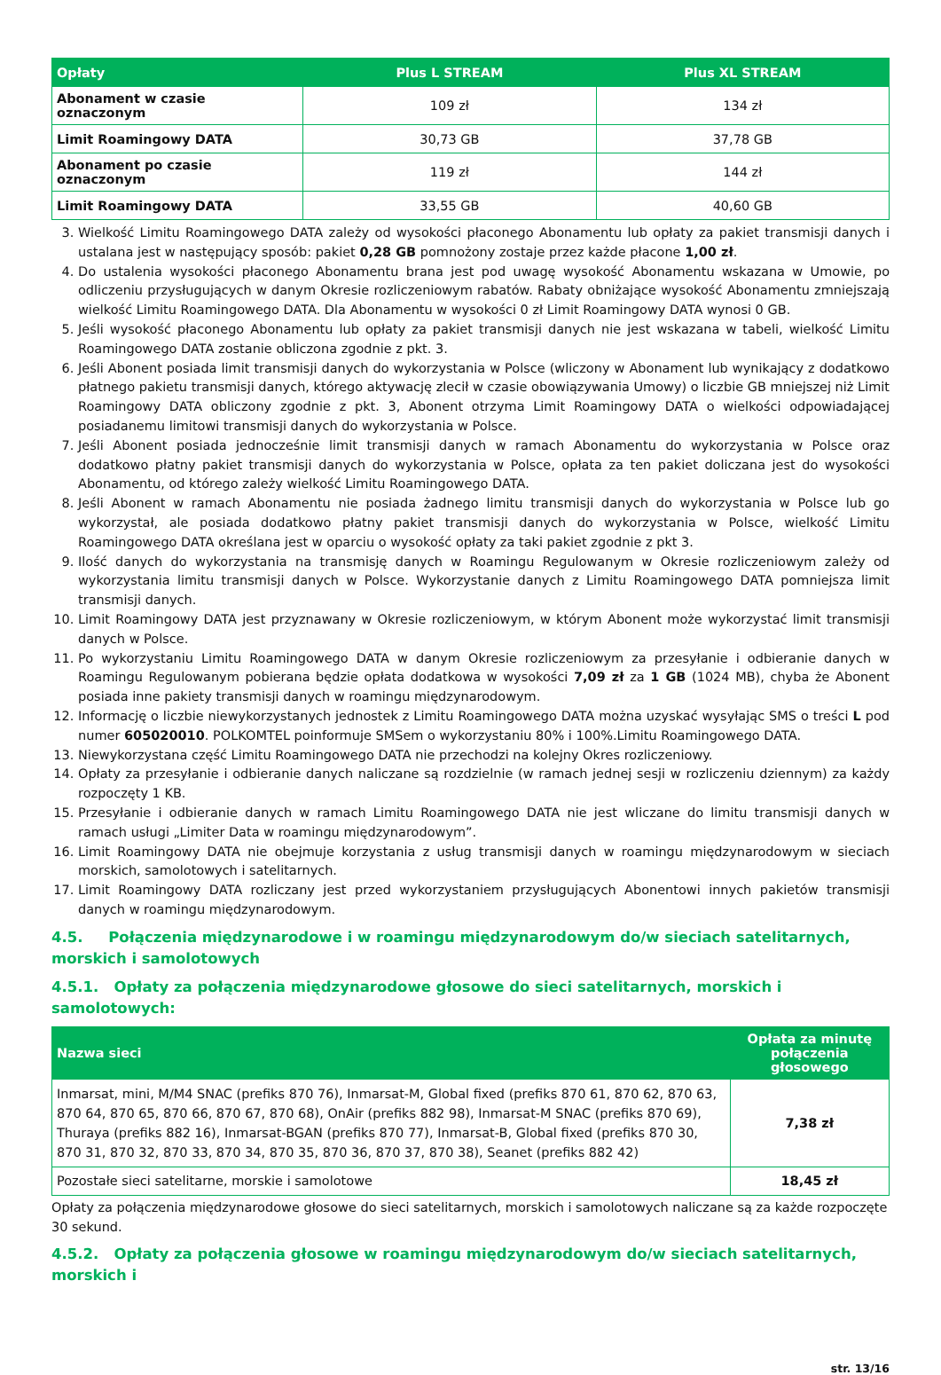| Opłaty | Plus L STREAM | Plus XL STREAM |
| --- | --- | --- |
| Abonament w czasie oznaczonym | 109 zł | 134 zł |
| Limit Roamingowy DATA | 30,73 GB | 37,78 GB |
| Abonament po czasie oznaczonym | 119 zł | 144 zł |
| Limit Roamingowy DATA | 33,55 GB | 40,60 GB |
3. Wielkość Limitu Roamingowego DATA zależy od wysokości płaconego Abonamentu lub opłaty za pakiet transmisji danych i ustalana jest w następujący sposób: pakiet 0,28 GB pomnożony zostaje przez każde płacone 1,00 zł.
4. Do ustalenia wysokości płaconego Abonamentu brana jest pod uwagę wysokość Abonamentu wskazana w Umowie, po odliczeniu przysługujących w danym Okresie rozliczeniowym rabatów. Rabaty obniżające wysokość Abonamentu zmniejszają wielkość Limitu Roamingowego DATA. Dla Abonamentu w wysokości 0 zł Limit Roamingowy DATA wynosi 0 GB.
5. Jeśli wysokość płaconego Abonamentu lub opłaty za pakiet transmisji danych nie jest wskazana w tabeli, wielkość Limitu Roamingowego DATA zostanie obliczona zgodnie z pkt. 3.
6. Jeśli Abonent posiada limit transmisji danych do wykorzystania w Polsce (wliczony w Abonament lub wynikający z dodatkowo płatnego pakietu transmisji danych, którego aktywację zlecił w czasie obowiązywania Umowy) o liczbie GB mniejszej niż Limit Roamingowy DATA obliczony zgodnie z pkt. 3, Abonent otrzyma Limit Roamingowy DATA o wielkości odpowiadającej posiadanemu limitowi transmisji danych do wykorzystania w Polsce.
7. Jeśli Abonent posiada jednocześnie limit transmisji danych w ramach Abonamentu do wykorzystania w Polsce oraz dodatkowo płatny pakiet transmisji danych do wykorzystania w Polsce, opłata za ten pakiet doliczana jest do wysokości Abonamentu, od którego zależy wielkość Limitu Roamingowego DATA.
8. Jeśli Abonent w ramach Abonamentu nie posiada żadnego limitu transmisji danych do wykorzystania w Polsce lub go wykorzystał, ale posiada dodatkowo płatny pakiet transmisji danych do wykorzystania w Polsce, wielkość Limitu Roamingowego DATA określana jest w oparciu o wysokość opłaty za taki pakiet zgodnie z pkt 3.
9. Ilość danych do wykorzystania na transmisję danych w Roamingu Regulowanym w Okresie rozliczeniowym zależy od wykorzystania limitu transmisji danych w Polsce. Wykorzystanie danych z Limitu Roamingowego DATA pomniejsza limit transmisji danych.
10. Limit Roamingowy DATA jest przyznawany w Okresie rozliczeniowym, w którym Abonent może wykorzystać limit transmisji danych w Polsce.
11. Po wykorzystaniu Limitu Roamingowego DATA w danym Okresie rozliczeniowym za przesyłanie i odbieranie danych w Roamingu Regulowanym pobierana będzie opłata dodatkowa w wysokości 7,09 zł za 1 GB (1024 MB), chyba że Abonent posiada inne pakiety transmisji danych w roamingu międzynarodowym.
12. Informację o liczbie niewykorzystanych jednostek z Limitu Roamingowego DATA można uzyskać wysyłając SMS o treści L pod numer 605020010. POLKOMTEL poinformuje SMSem o wykorzystaniu 80% i 100%.Limitu Roamingowego DATA.
13. Niewykorzystana część Limitu Roamingowego DATA nie przechodzi na kolejny Okres rozliczeniowy.
14. Opłaty za przesyłanie i odbieranie danych naliczane są rozdzielnie (w ramach jednej sesji w rozliczeniu dziennym) za każdy rozpoczęty 1 KB.
15. Przesyłanie i odbieranie danych w ramach Limitu Roamingowego DATA nie jest wliczane do limitu transmisji danych w ramach usługi „Limiter Data w roamingu międzynarodowym”.
16. Limit Roamingowy DATA nie obejmuje korzystania z usług transmisji danych w roamingu międzynarodowym w sieciach morskich, samolotowych i satelitarnych.
17. Limit Roamingowy DATA rozliczany jest przed wykorzystaniem przysługujących Abonentowi innych pakietów transmisji danych w roamingu międzynarodowym.
4.5. Połączenia międzynarodowe i w roamingu międzynarodowym do/w sieciach satelitarnych, morskich i samolotowych
4.5.1. Opłaty za połączenia międzynarodowe głosowe do sieci satelitarnych, morskich i samolotowych:
| Nazwa sieci | Opłata za minutę połączenia głosowego |
| --- | --- |
| Inmarsat, mini, M/M4 SNAC (prefiks 870 76), Inmarsat-M, Global fixed (prefiks 870 61, 870 62, 870 63, 870 64, 870 65, 870 66, 870 67, 870 68), OnAir (prefiks 882 98), Inmarsat-M SNAC (prefiks 870 69), Thuraya (prefiks 882 16), Inmarsat-BGAN (prefiks 870 77), Inmarsat-B, Global fixed (prefiks 870 30, 870 31, 870 32, 870 33, 870 34, 870 35, 870 36, 870 37, 870 38), Seanet (prefiks 882 42) | 7,38 zł |
| Pozostałe sieci satelitarne, morskie i samolotowe | 18,45 zł |
Opłaty za połączenia międzynarodowe głosowe do sieci satelitarnych, morskich i samolotowych naliczane są za każde rozpoczęte 30 sekund.
4.5.2. Opłaty za połączenia głosowe w roamingu międzynarodowym do/w sieciach satelitarnych, morskich i
str. 13/16